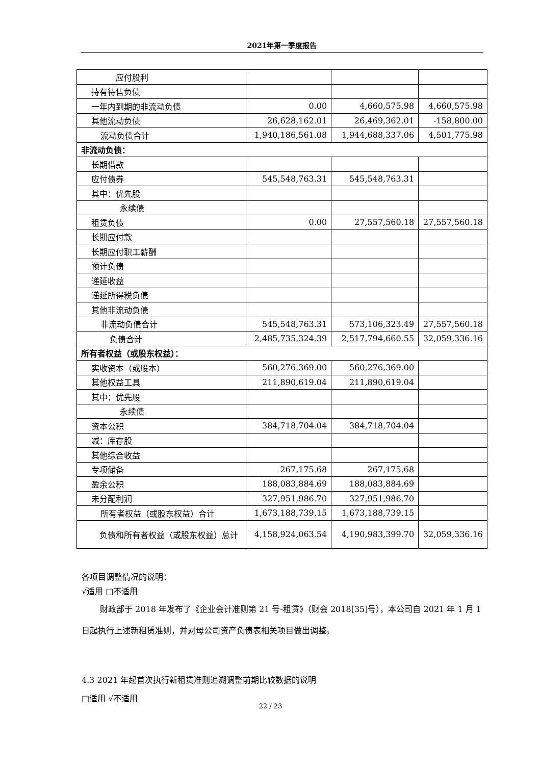2021年第一季度报告
| 应付股利 | | | |
| 持有待售负债 | | | |
| 一年内到期的非流动负债 | 0.00 | 4,660,575.98 | 4,660,575.98 |
| 其他流动负债 | 26,628,162.01 | 26,469,362.01 | -158,800.00 |
| 流动负债合计 | 1,940,186,561.08 | 1,944,688,337.06 | 4,501,775.98 |
| 非流动负债： | | | |
| 长期借款 | | | |
| 应付债券 | 545,548,763.31 | 545,548,763.31 | |
| 其中：优先股 | | | |
| 永续债 | | | |
| 租赁负债 | 0.00 | 27,557,560.18 | 27,557,560.18 |
| 长期应付款 | | | |
| 长期应付职工薪酬 | | | |
| 预计负债 | | | |
| 递延收益 | | | |
| 递延所得税负债 | | | |
| 其他非流动负债 | | | |
| 非流动负债合计 | 545,548,763.31 | 573,106,323.49 | 27,557,560.18 |
| 负债合计 | 2,485,735,324.39 | 2,517,794,660.55 | 32,059,336.16 |
| 所有者权益（或股东权益）： | | | |
| 实收资本（或股本） | 560,276,369.00 | 560,276,369.00 | |
| 其他权益工具 | 211,890,619.04 | 211,890,619.04 | |
| 其中：优先股 | | | |
| 永续债 | | | |
| 资本公积 | 384,718,704.04 | 384,718,704.04 | |
| 减：库存股 | | | |
| 其他综合收益 | | | |
| 专项储备 | 267,175.68 | 267,175.68 | |
| 盈余公积 | 188,083,884.69 | 188,083,884.69 | |
| 未分配利润 | 327,951,986.70 | 327,951,986.70 | |
| 所有者权益（或股东权益）合计 | 1,673,188,739.15 | 1,673,188,739.15 | |
| 负债和所有者权益（或股东权益）总计 | 4,158,924,063.54 | 4,190,983,399.70 | 32,059,336.16 |
各项目调整情况的说明：
√适用 □不适用
财政部于 2018 年发布了《企业会计准则第 21 号-租赁》（财会 2018[35]号），本公司自 2021 年 1 月 1 日起执行上述新租赁准则，并对母公司资产负债表相关项目做出调整。
4.3 2021 年起首次执行新租赁准则追溯调整前期比较数据的说明
□适用 √不适用
22 / 23